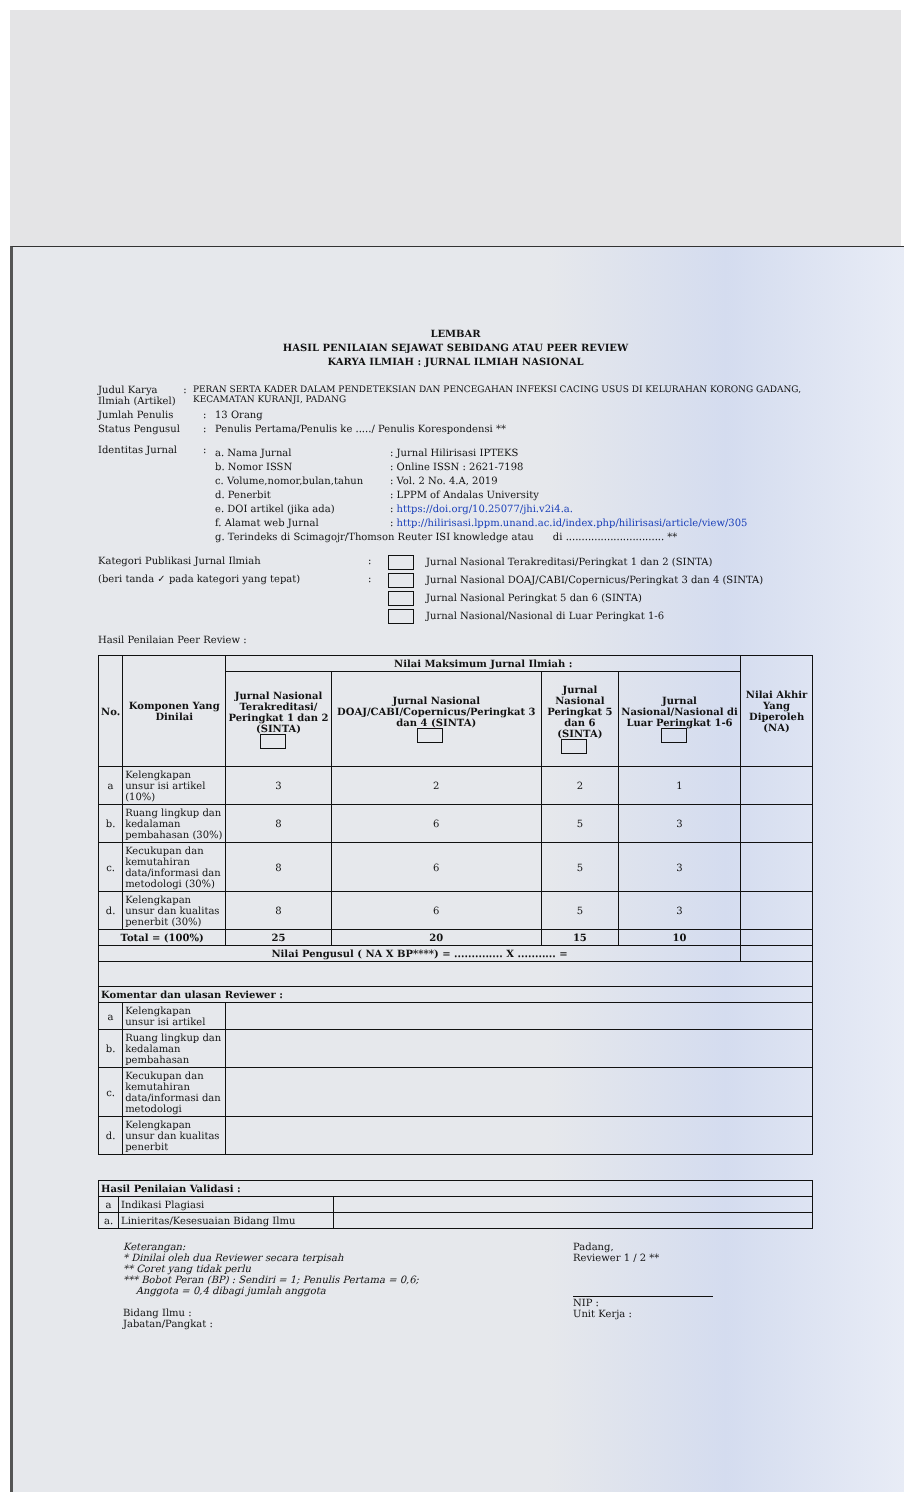LEMBAR
HASIL PENILAIAN SEJAWAT SEBIDANG ATAU PEER REVIEW
KARYA ILMIAH : JURNAL ILMIAH NASIONAL
Judul Karya Ilmiah (Artikel)
: PERAN SERTA KADER DALAM PENDETEKSIAN DAN PENCEGAHAN INFEKSI CACING USUS DI KELURAHAN KORONG GADANG, KECAMATAN KURANJI, PADANG
Jumlah Penulis : 13 Orang
Status Pengusul : Penulis Pertama/Penulis ke ...../ Penulis Korespondensi **
Identitas Jurnal :
a. Nama Jurnal : Jurnal Hilirisasi IPTEKS
b. Nomor ISSN : Online ISSN : 2621-7198
c. Volume,nomor,bulan,tahun : Vol. 2 No. 4.A, 2019
d. Penerbit : LPPM of Andalas University
e. DOI artikel (jika ada) : https://doi.org/10.25077/jhi.v2i4.a.
f. Alamat web Jurnal : http://hilirisasi.lppm.unand.ac.id/index.php/hilirisasi/article/view/305
g. Terindeks di Scimagojr/Thomson Reuter ISI knowledge atau di ............................... **
Kategori Publikasi Jurnal Ilmiah : Jurnal Nasional Terakreditasi/Peringkat 1 dan 2 (SINTA)
(beri tanda ✓ pada kategori yang tepat) : Jurnal Nasional DOAJ/CABI/Copernicus/Peringkat 3 dan 4 (SINTA)
Jurnal Nasional Peringkat 5 dan 6 (SINTA)
Jurnal Nasional/Nasional di Luar Peringkat 1-6
Hasil Penilaian Peer Review :
| No. | Komponen Yang Dinilai | Nilai Maksimum Jurnal Ilmiah : | | | | Nilai Akhir Yang Diperoleh (NA) |
| --- | --- | --- | --- | --- | --- | --- |
| | | Jurnal Nasional Terakreditasi/ Peringkat 1 dan 2 (SINTA) | Jurnal Nasional DOAJ/CABI/Copernicus/Peringkat 3 dan 4 (SINTA) | Jurnal Nasional Peringkat 5 dan 6 (SINTA) | Jurnal Nasional/Nasional di Luar Peringkat 1-6 | |
| a | Kelengkapan unsur isi artikel (10%) | 3 | 2 | 2 | 1 | |
| b. | Ruang lingkup dan kedalaman pembahasan (30%) | 8 | 6 | 5 | 3 | |
| c. | Kecukupan dan kemutahiran data/informasi dan metodologi (30%) | 8 | 6 | 5 | 3 | |
| d. | Kelengkapan unsur dan kualitas penerbit (30%) | 8 | 6 | 5 | 3 | |
| Total = (100%) | | 25 | 20 | 15 | 10 | |
| Nilai Pengusul ( NA X BP****) = .............. X ........... = | | | | | | |
| Komentar dan ulasan Reviewer : | | | | | | |
| a | Kelengkapan unsur isi artikel | | | | | |
| b. | Ruang lingkup dan kedalaman pembahasan | | | | | |
| c. | Kecukupan dan kemutahiran data/informasi dan metodologi | | | | | |
| d. | Kelengkapan unsur dan kualitas penerbit | | | | | |
| Hasil Penilaian Validasi : | | |
| --- | --- | --- |
| a | Indikasi Plagiasi | |
| a. | Linieritas/Kesesuaian Bidang Ilmu | |
Keterangan:
* Dinilai oleh dua Reviewer secara terpisah
** Coret yang tidak perlu
*** Bobot Peran (BP) : Sendiri = 1; Penulis Pertama = 0,6;
Anggota = 0,4 dibagi jumlah anggota
Bidang Ilmu :
Jabatan/Pangkat :
Padang,
Reviewer 1 / 2 **
NIP :
Unit Kerja :